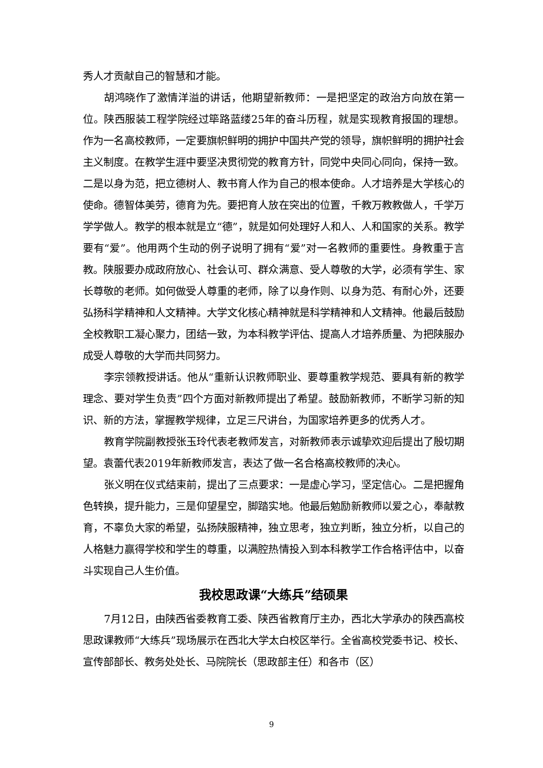秀人才贡献自己的智慧和才能。
胡鸿晓作了激情洋溢的讲话，他期望新教师：一是把坚定的政治方向放在第一位。陕西服装工程学院经过筚路蓝缕25年的奋斗历程，就是实现教育报国的理想。作为一名高校教师，一定要旗帜鲜明的拥护中国共产党的领导，旗帜鲜明的拥护社会主义制度。在教学生涯中要坚决贯彻党的教育方针，同党中央同心同向，保持一致。二是以身为范，把立德树人、教书育人作为自己的根本使命。人才培养是大学核心的使命。德智体美劳，德育为先。要把育人放在突出的位置，千教万教教做人，千学万学学做人。教学的根本就是立“德”，就是如何处理好人和人、人和国家的关系。教学要有“爱”。他用两个生动的例子说明了拥有“爱”对一名教师的重要性。身教重于言教。陕服要办成政府放心、社会认可、群众满意、受人尊敬的大学，必须有学生、家长尊敬的老师。如何做受人尊重的老师，除了以身作则、以身为范、有耐心外，还要弘扬科学精神和人文精神。大学文化核心精神就是科学精神和人文精神。他最后鼓励全校教职工凝心聚力，团结一致，为本科教学评估、提高人才培养质量、为把陕服办成受人尊敬的大学而共同努力。
李宗领教授讲话。他从“重新认识教师职业、要尊重教学规范、要具有新的教学理念、要对学生负责”四个方面对新教师提出了希望。鼓励新教师，不断学习新的知识、新的方法，掌握教学规律，立足三尺讲台，为国家培养更多的优秀人才。
教育学院副教授张玉玲代表老教师发言，对新教师表示诚挚欢迎后提出了殷切期望。袁蕾代表2019年新教师发言，表达了做一名合格高校教师的决心。
张义明在仪式结束前，提出了三点要求：一是虚心学习，坚定信心。二是把握角色转换，提升能力，三是仰望星空，脚踏实地。他最后勉励新教师以爱之心，奉献教育，不辜负大家的希望，弘扬陕服精神，独立思考，独立判断，独立分析，以自己的人格魅力赢得学校和学生的尊重，以满腔热情投入到本科教学工作合格评估中，以奋斗实现自己人生价值。
我校思政课“大练兵”结硕果
7月12日，由陕西省委教育工委、陕西省教育厅主办，西北大学承办的陕西高校思政课教师“大练兵”现场展示在西北大学太白校区举行。全省高校党委书记、校长、宣传部部长、教务处处长、马院院长（思政部主任）和各市（区）
9